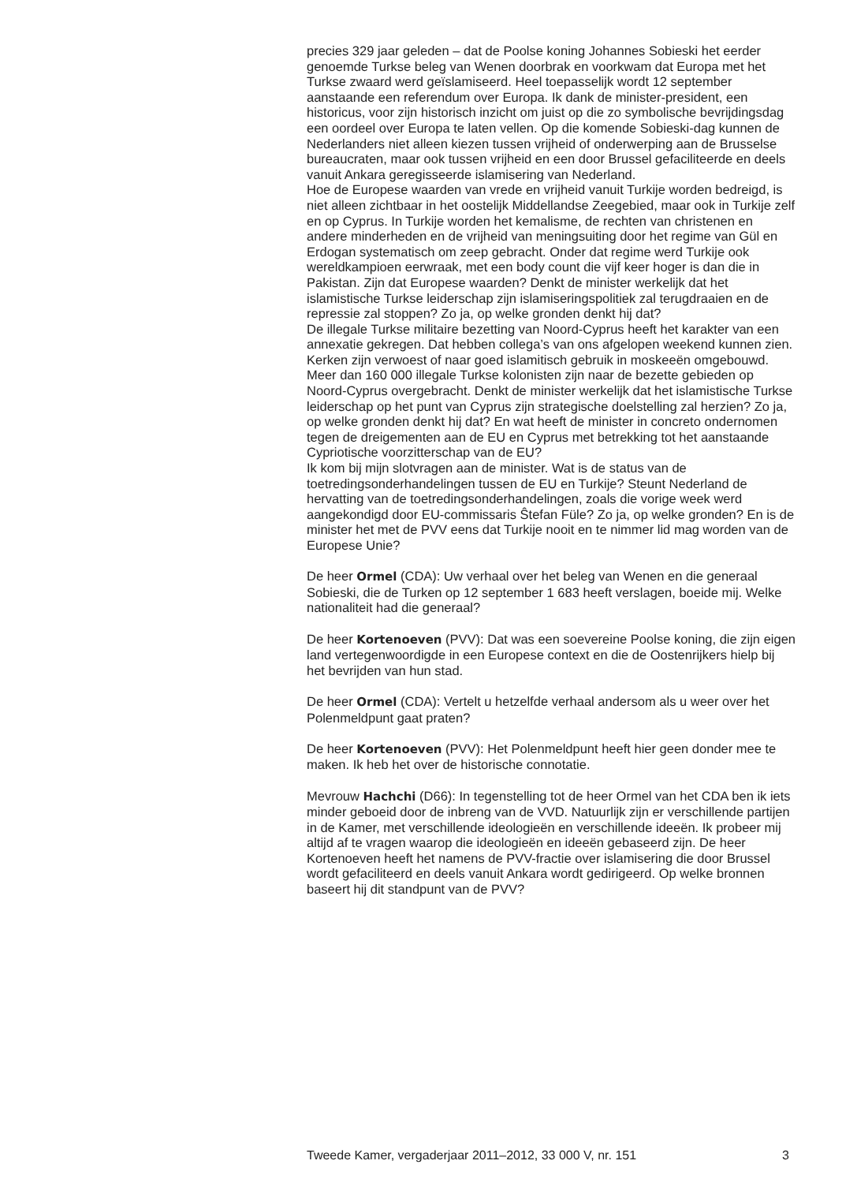precies 329 jaar geleden – dat de Poolse koning Johannes Sobieski het eerder genoemde Turkse beleg van Wenen doorbrak en voorkwam dat Europa met het Turkse zwaard werd geïslamiseerd. Heel toepasselijk wordt 12 september aanstaande een referendum over Europa. Ik dank de minister-president, een historicus, voor zijn historisch inzicht om juist op die zo symbolische bevrijdingsdag een oordeel over Europa te laten vellen. Op die komende Sobieski-dag kunnen de Nederlanders niet alleen kiezen tussen vrijheid of onderwerping aan de Brusselse bureaucraten, maar ook tussen vrijheid en een door Brussel gefaciliteerde en deels vanuit Ankara geregisseerde islamisering van Nederland.
Hoe de Europese waarden van vrede en vrijheid vanuit Turkije worden bedreigd, is niet alleen zichtbaar in het oostelijk Middellandse Zeegebied, maar ook in Turkije zelf en op Cyprus. In Turkije worden het kemalisme, de rechten van christenen en andere minderheden en de vrijheid van meningsuiting door het regime van Gül en Erdogan systematisch om zeep gebracht. Onder dat regime werd Turkije ook wereldkampioen eerwraak, met een body count die vijf keer hoger is dan die in Pakistan. Zijn dat Europese waarden? Denkt de minister werkelijk dat het islamistische Turkse leiderschap zijn islamiseringspolitiek zal terugdraaien en de repressie zal stoppen? Zo ja, op welke gronden denkt hij dat?
De illegale Turkse militaire bezetting van Noord-Cyprus heeft het karakter van een annexatie gekregen. Dat hebben collega’s van ons afgelopen weekend kunnen zien. Kerken zijn verwoest of naar goed islamitisch gebruik in moskeeën omgebouwd. Meer dan 160 000 illegale Turkse kolonisten zijn naar de bezette gebieden op Noord-Cyprus overgebracht. Denkt de minister werkelijk dat het islamistische Turkse leiderschap op het punt van Cyprus zijn strategische doelstelling zal herzien? Zo ja, op welke gronden denkt hij dat? En wat heeft de minister in concreto ondernomen tegen de dreigementen aan de EU en Cyprus met betrekking tot het aanstaande Cypriotische voorzitterschap van de EU?
Ik kom bij mijn slotvragen aan de minister. Wat is de status van de toetredingsonderhandelingen tussen de EU en Turkije? Steunt Nederland de hervatting van de toetredingsonderhandelingen, zoals die vorige week werd aangekondigd door EU-commissaris Ŝtefan Füle? Zo ja, op welke gronden? En is de minister het met de PVV eens dat Turkije nooit en te nimmer lid mag worden van de Europese Unie?
De heer Ormel (CDA): Uw verhaal over het beleg van Wenen en die generaal Sobieski, die de Turken op 12 september 1 683 heeft verslagen, boeide mij. Welke nationaliteit had die generaal?
De heer Kortenoeven (PVV): Dat was een soevereine Poolse koning, die zijn eigen land vertegenwoordigde in een Europese context en die de Oostenrijkers hielp bij het bevrijden van hun stad.
De heer Ormel (CDA): Vertelt u hetzelfde verhaal andersom als u weer over het Polenmeldpunt gaat praten?
De heer Kortenoeven (PVV): Het Polenmeldpunt heeft hier geen donder mee te maken. Ik heb het over de historische connotatie.
Mevrouw Hachchi (D66): In tegenstelling tot de heer Ormel van het CDA ben ik iets minder geboeid door de inbreng van de VVD. Natuurlijk zijn er verschillende partijen in de Kamer, met verschillende ideologieën en verschillende ideeën. Ik probeer mij altijd af te vragen waarop die ideologieën en ideeën gebaseerd zijn. De heer Kortenoeven heeft het namens de PVV-fractie over islamisering die door Brussel wordt gefaciliteerd en deels vanuit Ankara wordt gedirigeerd. Op welke bronnen baseert hij dit standpunt van de PVV?
Tweede Kamer, vergaderjaar 2011–2012, 33 000 V, nr. 151 3